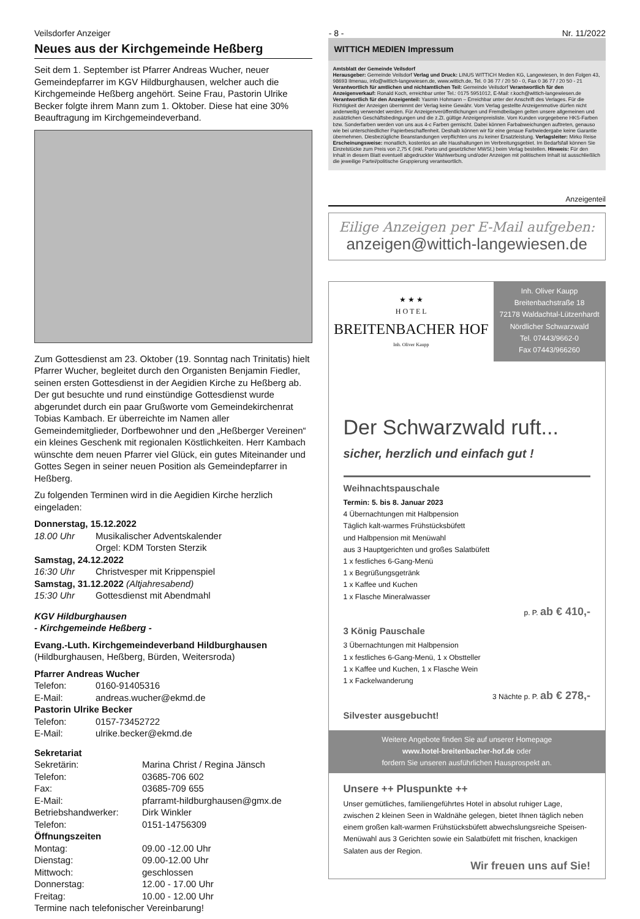Veilsdorfer Anzeiger - 8 - Nr. 11/2022
Neues aus der Kirchgemeinde Heßberg
Seit dem 1. September ist Pfarrer Andreas Wucher, neuer Gemeindepfarrer im KGV Hildburghausen, welcher auch die Kirchgemeinde Heßberg angehört. Seine Frau, Pastorin Ulrike Becker folgte ihrem Mann zum 1. Oktober. Diese hat eine 30% Beauftragung im Kirchgemeindeverband.
Zum Gottesdienst am 23. Oktober (19. Sonntag nach Trinitatis) hielt Pfarrer Wucher, begleitet durch den Organisten Benjamin Fiedler, seinen ersten Gottesdienst in der Aegidien Kirche zu Heßberg ab. Der gut besuchte und rund einstündige Gottesdienst wurde abgerundet durch ein paar Grußworte vom Gemeindekirchenrat Tobias Kambach. Er überreichte im Namen aller Gemeindemitglieder, Dorfbewohner und den „Heßberger Vereinen“ ein kleines Geschenk mit regionalen Köstlichkeiten. Herr Kambach wünschte dem neuen Pfarrer viel Glück, ein gutes Miteinander und Gottes Segen in seiner neuen Position als Gemeindepfarrer in Heßberg.
Zu folgenden Terminen wird in die Aegidien Kirche herzlich eingeladen:
Donnerstag, 15.12.2022
18.00 Uhr Musikalischer Adventskalender
Orgel: KDM Torsten Sterzik
Samstag, 24.12.2022
16:30 Uhr Christvesper mit Krippenspiel
Samstag, 31.12.2022 (Altjahresabend)
15:30 Uhr Gottesdienst mit Abendmahl
KGV Hildburghausen
- Kirchgemeinde Heßberg -
Evang.-Luth. Kirchgemeindeverband Hildburghausen
(Hildburghausen, Heßberg, Bürden, Weitersroda)
Pfarrer Andreas Wucher
Telefon: 0160-91405316
E-Mail: andreas.wucher@ekmd.de
Pastorin Ulrike Becker
Telefon: 0157-73452722
E-Mail: ulrike.becker@ekmd.de
Sekretariat
Sekretärin: Marina Christ / Regina Jänsch
Telefon: 03685-706 602
Fax: 03685-709 655
E-Mail: pfarramt-hildburghausen@gmx.de
Betriebshandwerker: Dirk Winkler
Telefon: 0151-14756309
Öffnungszeiten
Montag: 09.00 -12.00 Uhr
Dienstag: 09.00-12.00 Uhr
Mittwoch: geschlossen
Donnerstag: 12.00 - 17.00 Uhr
Freitag: 10.00 - 12.00 Uhr
Termine nach telefonischer Vereinbarung!
WITTICH MEDIEN Impressum
Amtsblatt der Gemeinde Veilsdorf
Herausgeber: Gemeinde Veilsdorf Verlag und Druck: LINUS WITTICH Medien KG, Langewiesen, In den Folgen 43, 98693 Ilmenau, info@wittich-langewiesen.de, www.wittich.de, Tel. 0 36 77 / 20 50 - 0, Fax 0 36 77 / 20 50 - 21 Verantwortlich für amtlichen und nichtamtlichen Teil: Gemeinde Veilsdorf Verantwortlich für den Anzeigenverkauf: Ronald Koch, erreichbar unter Tel.: 0175 5951012, E-Mail: r.koch@wittich-langewiesen.de Verantwortlich für den Anzeigenteil: Yasmin Hohmann – Erreichbar unter der Anschrift des Verlages. Für die Richtigkeit der Anzeigen übernimmt der Verlag keine Gewähr. Vom Verlag gestellte Anzeigenmotive dürfen nicht anderweitig verwendet werden. Für Anzeigenveröffentlichungen und Fremdbeilagen gelten unsere allgemeinen und zusätzlichen Geschäftsbedingungen und die z.Zt. gültige Anzeigenpreisliste. Vom Kunden vorgegebene HKS-Farben bzw. Sonderfarben werden von uns aus 4-c Farben gemischt. Dabei können Farbabweichungen auftreten, genauso wie bei unterschiedlicher Papierbeschaffenheit. Deshalb können wir für eine genaue Farbwiedergabe keine Garantie übernehmen. Diesbezügliche Beanstandungen verpflichten uns zu keiner Ersatzleistung. Verlagsleiter: Mirko Reise Erscheinungsweise: monatlich, kostenlos an alle Haushaltungen im Verbreitungsgebiet. Im Bedarfsfall können Sie Einzelstücke zum Preis von 2,75 € (inkl. Porto und gesetzlicher MWSt.) beim Verlag bestellen. Hinweis: Für den Inhalt in diesem Blatt eventuell abgedruckter Wahlwerbung und/oder Anzeigen mit politischem Inhalt ist ausschließlich die jeweilige Partei/politische Gruppierung verantwortlich.
Anzeigenteil
Eilige Anzeigen per E-Mail aufgeben:
anzeigen@wittich-langewiesen.de
★ ★ ★
H O T E L
BREITENBACHER HOF
Inh. Oliver Kaupp
Inh. Oliver Kaupp
Breitenbachstraße 18
72178 Waldachtal-Lützenhardt
Nördlicher Schwarzwald
Tel. 07443/9662-0
Fax 07443/966260
Der Schwarzwald ruft...
sicher, herzlich und einfach gut !
Weihnachtspauschale
Termin: 5. bis 8. Januar 2023
4 Übernachtungen mit Halbpension
Täglich kalt-warmes Frühstücksbüfett
und Halbpension mit Menüwahl
aus 3 Hauptgerichten und großes Salatbüfett
1 x festliches 6-Gang-Menü
1 x Begrüßungsgetränk
1 x Kaffee und Kuchen
1 x Flasche Mineralwasser
p. P. ab € 410,-
3 König Pauschale
3 Übernachtungen mit Halbpension
1 x festliches 6-Gang-Menü, 1 x Obstteller
1 x Kaffee und Kuchen, 1 x Flasche Wein
1 x Fackelwanderung
3 Nächte p. P. ab € 278,-
Silvester ausgebucht!
Weitere Angebote finden Sie auf unserer Homepage
www.hotel-breitenbacher-hof.de oder
fordern Sie unseren ausführlichen Hausprospekt an.
Unsere ++ Pluspunkte ++
Unser gemütliches, familiengeführtes Hotel in absolut ruhiger Lage, zwischen 2 kleinen Seen in Waldnähe gelegen, bietet Ihnen täglich neben einem großen kalt-warmen Frühstücksbüfett abwechslungsreiche Speisen-Menüwahl aus 3 Gerichten sowie ein Salatbüfett mit frischen, knackigen Salaten aus der Region.
Wir freuen uns auf Sie!